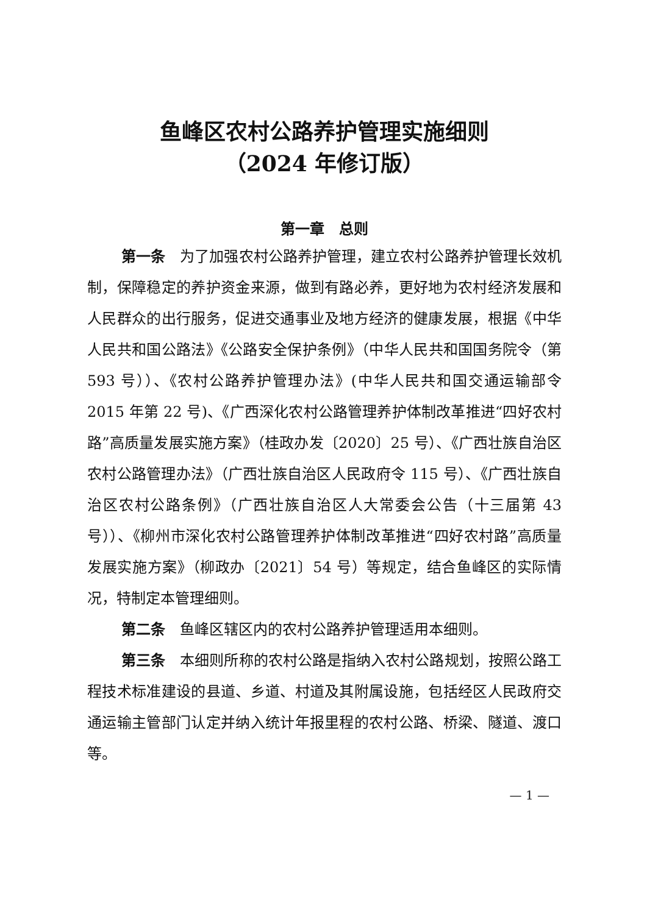鱼峰区农村公路养护管理实施细则
（2024 年修订版）
第一章　总则
第一条　为了加强农村公路养护管理，建立农村公路养护管理长效机制，保障稳定的养护资金来源，做到有路必养，更好地为农村经济发展和人民群众的出行服务，促进交通事业及地方经济的健康发展，根据《中华人民共和国公路法》《公路安全保护条例》（中华人民共和国国务院令（第 593 号））、《农村公路养护管理办法》(中华人民共和国交通运输部令 2015 年第 22 号)、《广西深化农村公路管理养护体制改革推进“四好农村路”高质量发展实施方案》（桂政办发〔2020〕25 号）、《广西壮族自治区农村公路管理办法》（广西壮族自治区人民政府令 115 号）、《广西壮族自治区农村公路条例》（广西壮族自治区人大常委会公告（十三届第 43 号））、《柳州市深化农村公路管理养护体制改革推进“四好农村路”高质量发展实施方案》（柳政办〔2021〕54 号）等规定，结合鱼峰区的实际情况，特制定本管理细则。
第二条　鱼峰区辖区内的农村公路养护管理适用本细则。
第三条　本细则所称的农村公路是指纳入农村公路规划，按照公路工程技术标准建设的县道、乡道、村道及其附属设施，包括经区人民政府交通运输主管部门认定并纳入统计年报里程的农村公路、桥梁、隧道、渡口等。
— 1 —